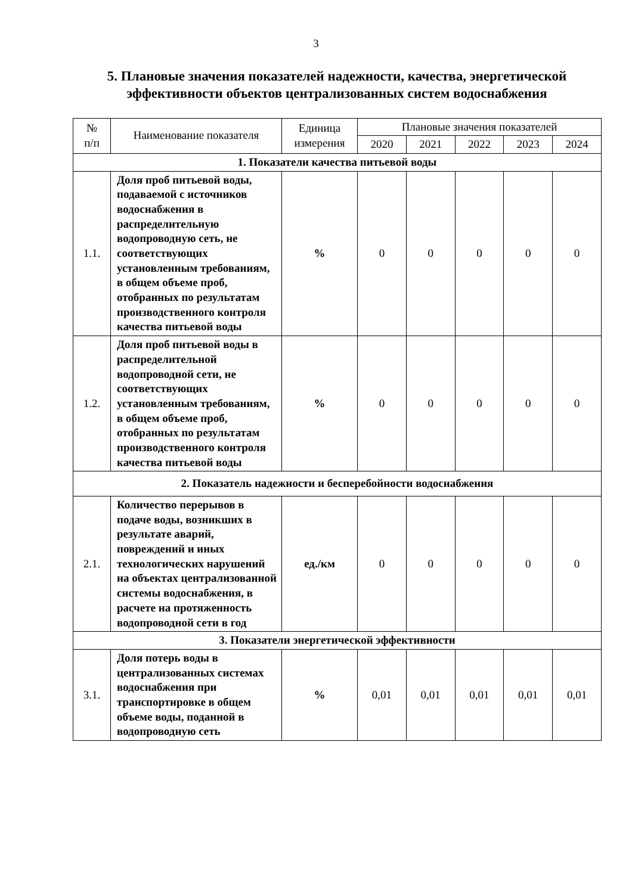3
5. Плановые значения показателей надежности, качества, энергетической эффективности объектов централизованных систем водоснабжения
| № п/п | Наименование показателя | Единица измерения | Плановые значения показателей | | | | |
| --- | --- | --- | --- | --- | --- | --- | --- |
| | | | 2020 | 2021 | 2022 | 2023 | 2024 |
| 1. Показатели качества питьевой воды | | | | | | | |
| 1.1. | Доля проб питьевой воды, подаваемой с источников водоснабжения в распределительную водопроводную сеть, не соответствующих установленным требованиям, в общем объеме проб, отобранных по результатам производственного контроля качества питьевой воды | % | 0 | 0 | 0 | 0 | 0 |
| 1.2. | Доля проб питьевой воды в распределительной водопроводной сети, не соответствующих установленным требованиям, в общем объеме проб, отобранных по результатам производственного контроля качества питьевой воды | % | 0 | 0 | 0 | 0 | 0 |
| 2. Показатель надежности и бесперебойности водоснабжения | | | | | | | |
| 2.1. | Количество перерывов в подаче воды, возникших в результате аварий, повреждений и иных технологических нарушений на объектах централизованной системы водоснабжения, в расчете на протяженность водопроводной сети в год | ед./км | 0 | 0 | 0 | 0 | 0 |
| 3. Показатели энергетической эффективности | | | | | | | |
| 3.1. | Доля потерь воды в централизованных системах водоснабжения при транспортировке в общем объеме воды, поданной в водопроводную сеть | % | 0,01 | 0,01 | 0,01 | 0,01 | 0,01 |